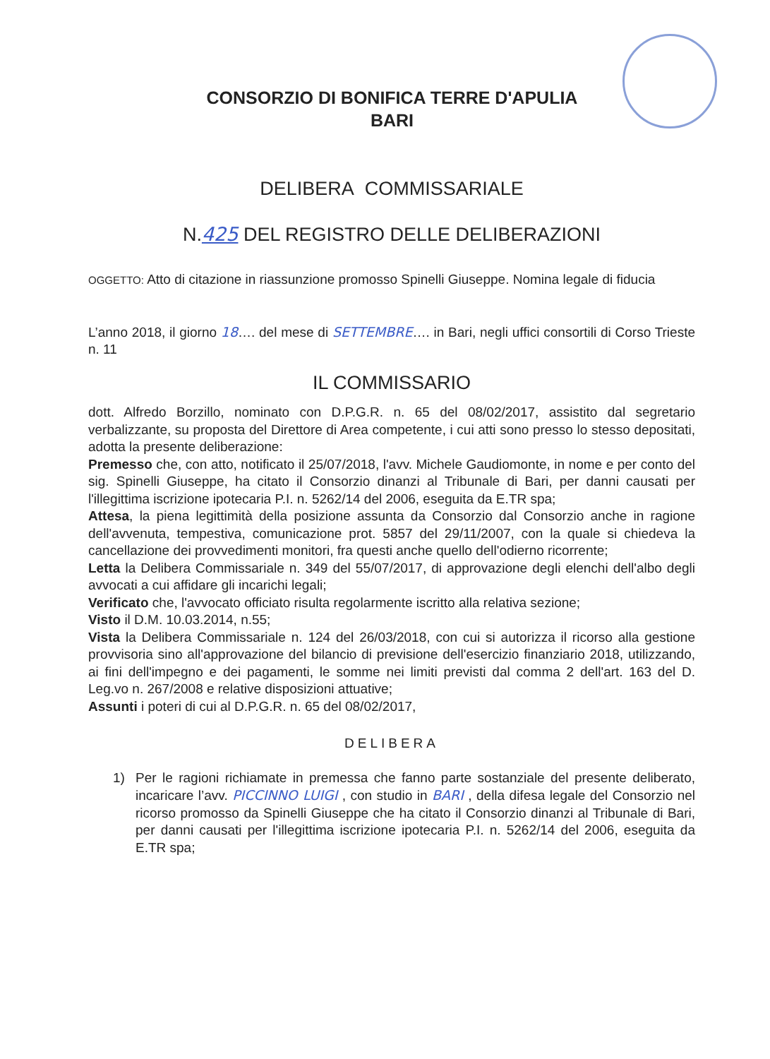CONSORZIO DI BONIFICA TERRE D'APULIA
BARI
DELIBERA COMMISSARIALE
N.425 DEL REGISTRO DELLE DELIBERAZIONI
OGGETTO: Atto di citazione in riassunzione promosso Spinelli Giuseppe. Nomina legale di fiducia
L’anno 2018, il giorno 18…. del mese di SETTEMBRE…. in Bari, negli uffici consortili di Corso Trieste n. 11
IL COMMISSARIO
dott. Alfredo Borzillo, nominato con D.P.G.R. n. 65 del 08/02/2017, assistito dal segretario verbalizzante, su proposta del Direttore di Area competente, i cui atti sono presso lo stesso depositati, adotta la presente deliberazione:
Premesso che, con atto, notificato il 25/07/2018, l'avv. Michele Gaudiomonte, in nome e per conto del sig. Spinelli Giuseppe, ha citato il Consorzio dinanzi al Tribunale di Bari, per danni causati per l'illegittima iscrizione ipotecaria P.I. n. 5262/14 del 2006, eseguita da E.TR spa;
Attesa, la piena legittimità della posizione assunta da Consorzio dal Consorzio anche in ragione dell'avvenuta, tempestiva, comunicazione prot. 5857 del 29/11/2007, con la quale si chiedeva la cancellazione dei provvedimenti monitori, fra questi anche quello dell'odierno ricorrente;
Letta la Delibera Commissariale n. 349 del 55/07/2017, di approvazione degli elenchi dell'albo degli avvocati a cui affidare gli incarichi legali;
Verificato che, l'avvocato officiato risulta regolarmente iscritto alla relativa sezione;
Visto il D.M. 10.03.2014, n.55;
Vista la Delibera Commissariale n. 124 del 26/03/2018, con cui si autorizza il ricorso alla gestione provvisoria sino all'approvazione del bilancio di previsione dell'esercizio finanziario 2018, utilizzando, ai fini dell'impegno e dei pagamenti, le somme nei limiti previsti dal comma 2 dell'art. 163 del D. Leg.vo n. 267/2008 e relative disposizioni attuative;
Assunti i poteri di cui al D.P.G.R. n. 65 del 08/02/2017,
DELIBERA
1) Per le ragioni richiamate in premessa che fanno parte sostanziale del presente deliberato, incaricare l’avv. PICCINNO LUIGI , con studio in BARI , della difesa legale del Consorzio nel ricorso promosso da Spinelli Giuseppe che ha citato il Consorzio dinanzi al Tribunale di Bari, per danni causati per l'illegittima iscrizione ipotecaria P.I. n. 5262/14 del 2006, eseguita da E.TR spa;